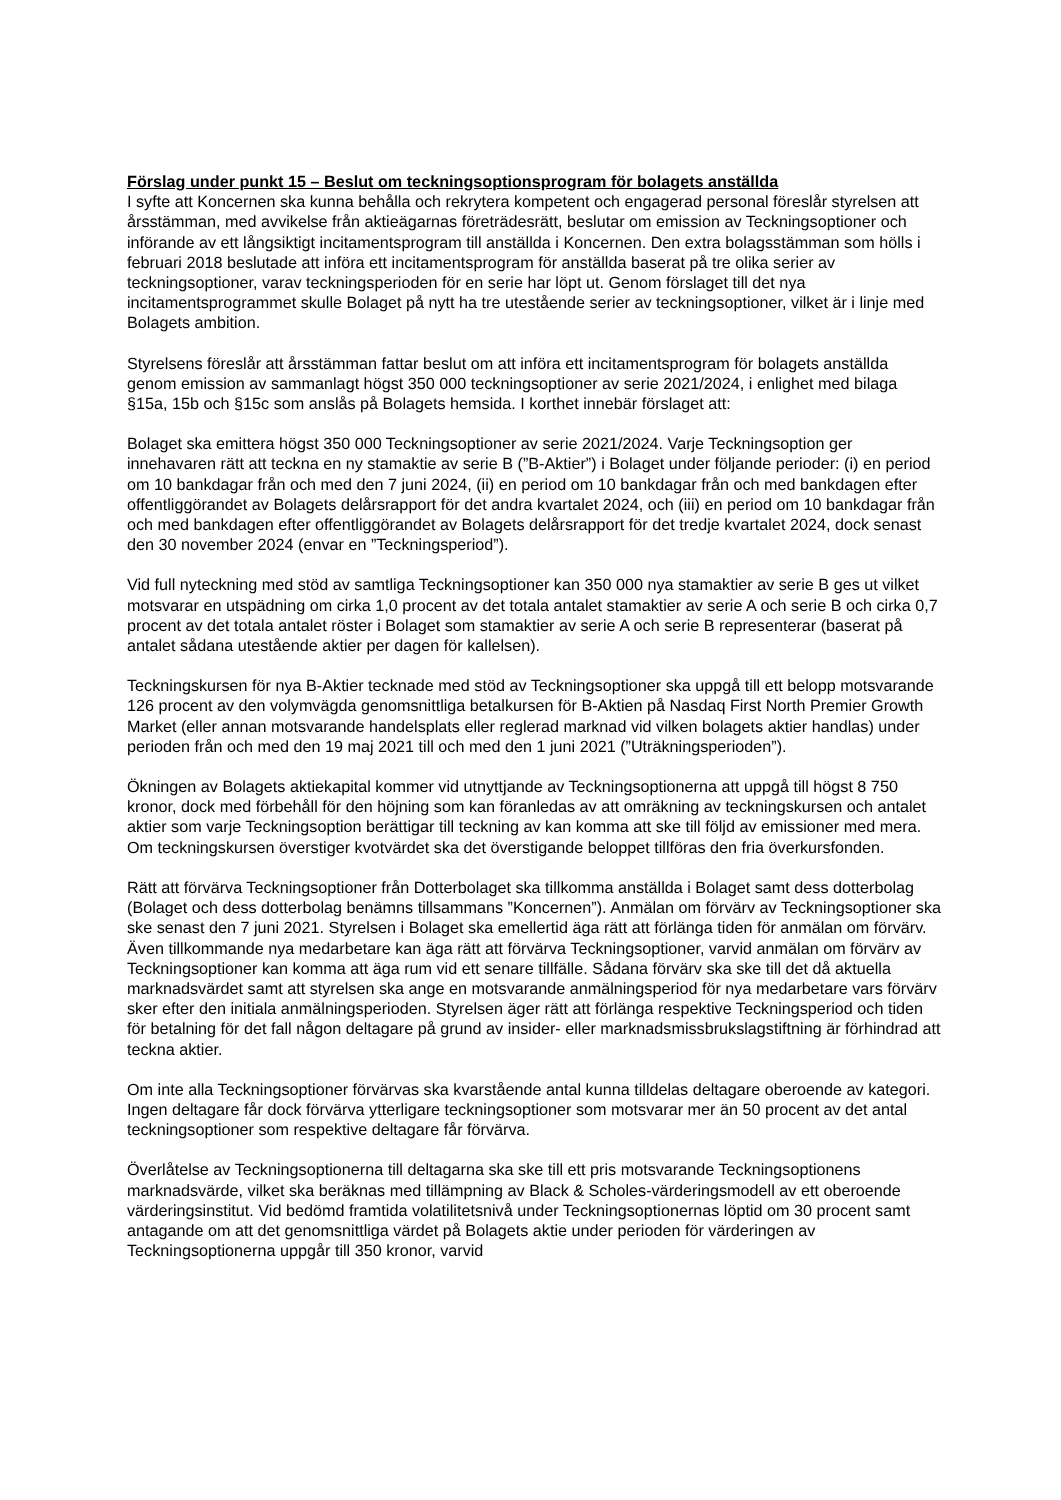Förslag under punkt 15 – Beslut om teckningsoptionsprogram för bolagets anställda
I syfte att Koncernen ska kunna behålla och rekrytera kompetent och engagerad personal föreslår styrelsen att årsstämman, med avvikelse från aktieägarnas företrädesrätt, beslutar om emission av Teckningsoptioner och införande av ett långsiktigt incitamentsprogram till anställda i Koncernen. Den extra bolagsstämman som hölls i februari 2018 beslutade att införa ett incitamentsprogram för anställda baserat på tre olika serier av teckningsoptioner, varav teckningsperioden för en serie har löpt ut. Genom förslaget till det nya incitamentsprogrammet skulle Bolaget på nytt ha tre utestående serier av teckningsoptioner, vilket är i linje med Bolagets ambition.
Styrelsens föreslår att årsstämman fattar beslut om att införa ett incitamentsprogram för bolagets anställda genom emission av sammanlagt högst 350 000 teckningsoptioner av serie 2021/2024, i enlighet med bilaga §15a, 15b och §15c som anslås på Bolagets hemsida. I korthet innebär förslaget att:
Bolaget ska emittera högst 350 000 Teckningsoptioner av serie 2021/2024. Varje Teckningsoption ger innehavaren rätt att teckna en ny stamaktie av serie B (”B-Aktier”) i Bolaget under följande perioder: (i) en period om 10 bankdagar från och med den 7 juni 2024, (ii) en period om 10 bankdagar från och med bankdagen efter offentliggörandet av Bolagets delårsrapport för det andra kvartalet 2024, och (iii) en period om 10 bankdagar från och med bankdagen efter offentliggörandet av Bolagets delårsrapport för det tredje kvartalet 2024, dock senast den 30 november 2024 (envar en ”Teckningsperiod”).
Vid full nyteckning med stöd av samtliga Teckningsoptioner kan 350 000 nya stamaktier av serie B ges ut vilket motsvarar en utspädning om cirka 1,0 procent av det totala antalet stamaktier av serie A och serie B och cirka 0,7 procent av det totala antalet röster i Bolaget som stamaktier av serie A och serie B representerar (baserat på antalet sådana utestående aktier per dagen för kallelsen).
Teckningskursen för nya B-Aktier tecknade med stöd av Teckningsoptioner ska uppgå till ett belopp motsvarande 126 procent av den volymvägda genomsnittliga betalkursen för B-Aktien på Nasdaq First North Premier Growth Market (eller annan motsvarande handelsplats eller reglerad marknad vid vilken bolagets aktier handlas) under perioden från och med den 19 maj 2021 till och med den 1 juni 2021 (”Uträkningsperioden”).
Ökningen av Bolagets aktiekapital kommer vid utnyttjande av Teckningsoptionerna att uppgå till högst 8 750 kronor, dock med förbehåll för den höjning som kan föranledas av att omräkning av teckningskursen och antalet aktier som varje Teckningsoption berättigar till teckning av kan komma att ske till följd av emissioner med mera. Om teckningskursen överstiger kvotvärdet ska det överstigande beloppet tillföras den fria överkursfonden.
Rätt att förvärva Teckningsoptioner från Dotterbolaget ska tillkomma anställda i Bolaget samt dess dotterbolag (Bolaget och dess dotterbolag benämns tillsammans ”Koncernen”). Anmälan om förvärv av Teckningsoptioner ska ske senast den 7 juni 2021. Styrelsen i Bolaget ska emellertid äga rätt att förlänga tiden för anmälan om förvärv. Även tillkommande nya medarbetare kan äga rätt att förvärva Teckningsoptioner, varvid anmälan om förvärv av Teckningsoptioner kan komma att äga rum vid ett senare tillfälle. Sådana förvärv ska ske till det då aktuella marknadsvärdet samt att styrelsen ska ange en motsvarande anmälningsperiod för nya medarbetare vars förvärv sker efter den initiala anmälningsperioden. Styrelsen äger rätt att förlänga respektive Teckningsperiod och tiden för betalning för det fall någon deltagare på grund av insider- eller marknadsmissbrukslagstiftning är förhindrad att teckna aktier.
Om inte alla Teckningsoptioner förvärvas ska kvarstående antal kunna tilldelas deltagare oberoende av kategori. Ingen deltagare får dock förvärva ytterligare teckningsoptioner som motsvarar mer än 50 procent av det antal teckningsoptioner som respektive deltagare får förvärva.
Överlåtelse av Teckningsoptionerna till deltagarna ska ske till ett pris motsvarande Teckningsoptionens marknadsvärde, vilket ska beräknas med tillämpning av Black & Scholes-värderingsmodell av ett oberoende värderingsinstitut. Vid bedömd framtida volatilitetsnivå under Teckningsoptionernas löptid om 30 procent samt antagande om att det genomsnittliga värdet på Bolagets aktie under perioden för värderingen av Teckningsoptionerna uppgår till 350 kronor, varvid